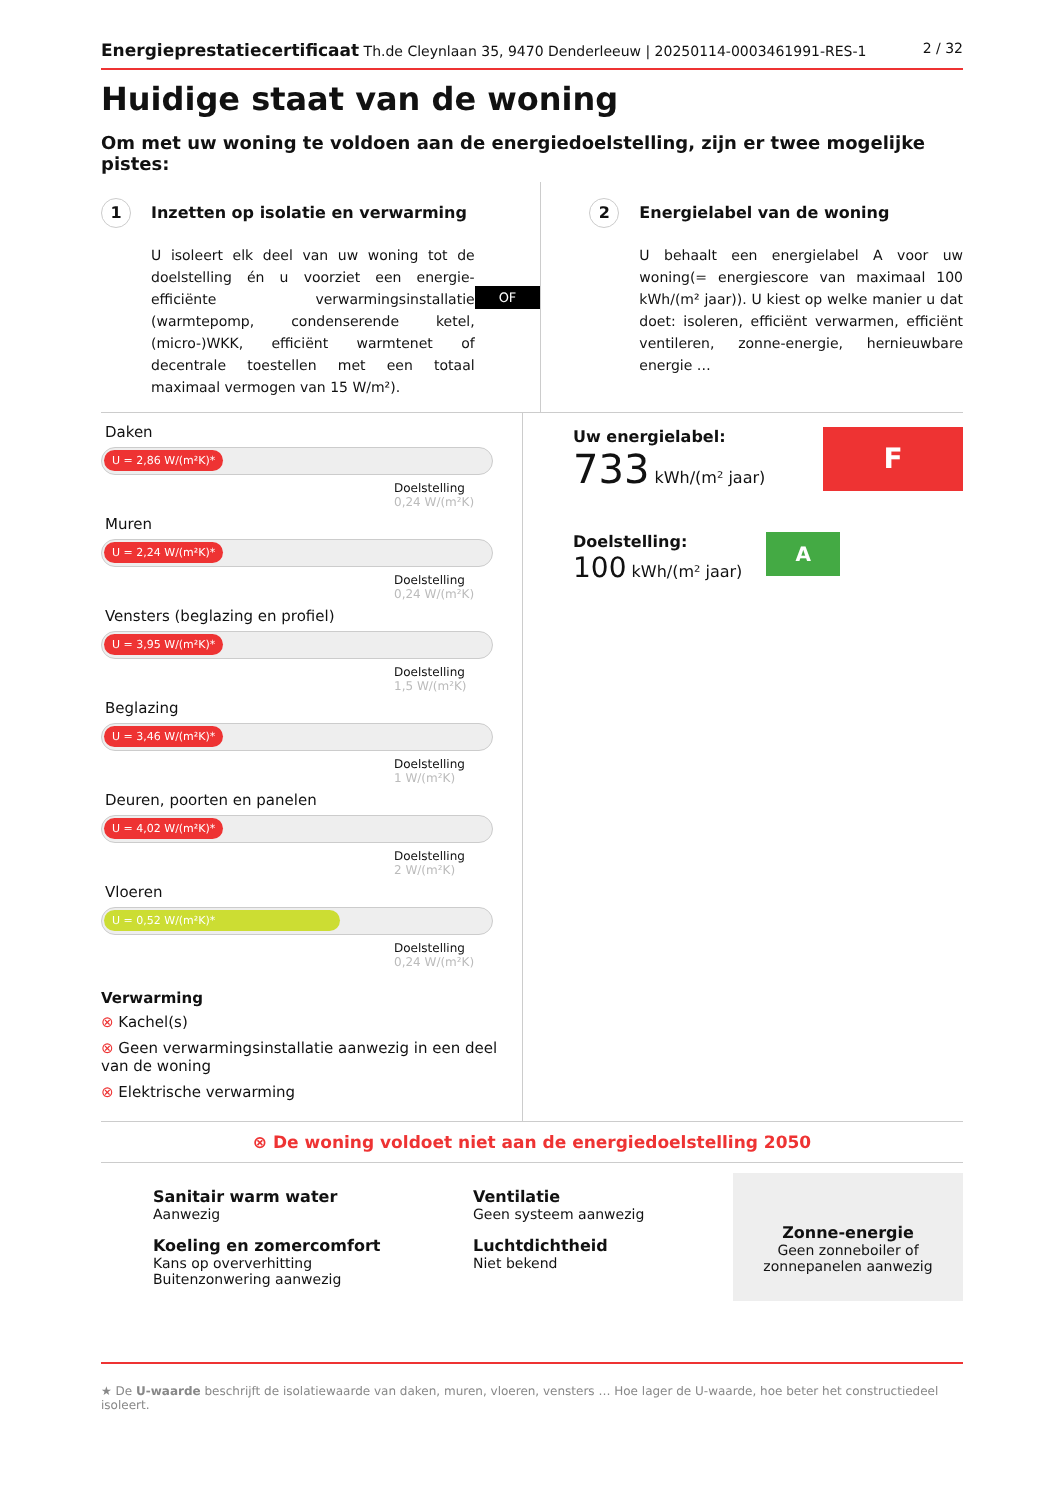Energieprestatiecertificaat Th.de Cleynlaan 35, 9470 Denderleeuw | 20250114-0003461991-RES-1 2 / 32
Huidige staat van de woning
Om met uw woning te voldoen aan de energiedoelstelling, zijn er twee mogelijke pistes:
1 Inzetten op isolatie en verwarming
U isoleert elk deel van uw woning tot de doelstelling én u voorziet een energie-efficiënte verwarmingsinstallatie (warmtepomp, condenserende ketel, (micro-)WKK, efficiënt warmtenet of decentrale toestellen met een totaal maximaal vermogen van 15 W/m²).
OF
2 Energielabel van de woning
U behaalt een energielabel A voor uw woning(= energiescore van maximaal 100 kWh/(m² jaar)). U kiest op welke manier u dat doet: isoleren, efficiënt verwarmen, efficiënt ventileren, zonne-energie, hernieuwbare energie …
Daken
U = 2,86 W/(m²K)*
Doelstelling
0,24 W/(m²K)
Muren
U = 2,24 W/(m²K)*
Doelstelling
0,24 W/(m²K)
Vensters (beglazing en profiel)
U = 3,95 W/(m²K)*
Doelstelling
1,5 W/(m²K)
Beglazing
U = 3,46 W/(m²K)*
Doelstelling
1 W/(m²K)
Deuren, poorten en panelen
U = 4,02 W/(m²K)*
Doelstelling
2 W/(m²K)
Vloeren
U = 0,52 W/(m²K)*
Doelstelling
0,24 W/(m²K)
Verwarming
⊗ Kachel(s)
⊗ Geen verwarmingsinstallatie aanwezig in een deel van de woning
⊗ Elektrische verwarming
Uw energielabel:
733 kWh/(m² jaar)
F
Doelstelling:
100 kWh/(m² jaar)
A
⊗ De woning voldoet niet aan de energiedoelstelling 2050
Sanitair warm water
Aanwezig
Koeling en zomercomfort
Kans op oververhitting
Buitenzonwering aanwezig
Ventilatie
Geen systeem aanwezig
Luchtdichtheid
Niet bekend
Zonne-energie
Geen zonneboiler of zonnepanelen aanwezig
★ De U-waarde beschrijft de isolatiewaarde van daken, muren, vloeren, vensters … Hoe lager de U-waarde, hoe beter het constructiedeel isoleert.